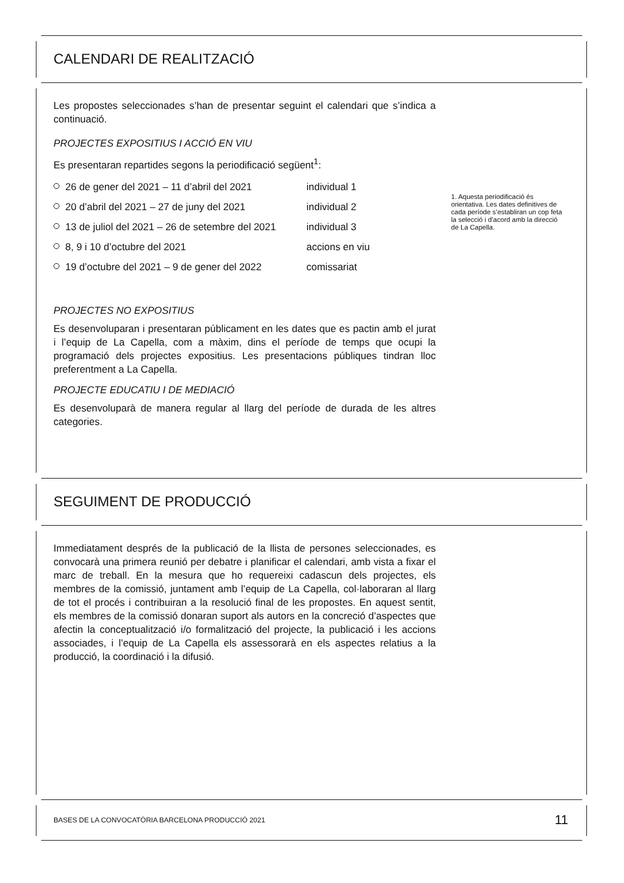CALENDARI DE REALITZACIÓ
Les propostes seleccionades s’han de presentar seguint el calendari que s’indica a continuació.
PROJECTES EXPOSITIUS I ACCIÓ EN VIU
Es presentaran repartides segons la periodificació següent<sup>1</sup>:
26 de gener del 2021 – 11 d’abril del 2021 individual 1
20 d’abril del 2021 – 27 de juny del 2021 individual 2
13 de juliol del 2021 – 26 de setembre del 2021 individual 3
8, 9 i 10 d’octubre del 2021 accions en viu
19 d’octubre del 2021 – 9 de gener del 2022 comissariat
PROJECTES NO EXPOSITIUS
Es desenvoluparan i presentaran públicament en les dates que es pactin amb el jurat i l’equip de La Capella, com a màxim, dins el període de temps que ocupi la programació dels projectes expositius. Les presentacions públiques tindran lloc preferentment a La Capella.
PROJECTE EDUCATIU I DE MEDIACIÓ
Es desenvoluparà de manera regular al llarg del període de durada de les altres categories.
1. Aquesta periodificació és orientativa. Les dates definitives de cada període s’establiran un cop feta la selecció i d’acord amb la direcció de La Capella.
SEGUIMENT DE PRODUCCIÓ
Immediatament després de la publicació de la llista de persones seleccionades, es convocarà una primera reunió per debatre i planificar el calendari, amb vista a fixar el marc de treball. En la mesura que ho requereixi cadascun dels projectes, els membres de la comissió, juntament amb l’equip de La Capella, col·laboraran al llarg de tot el procés i contribuiran a la resolució final de les propostes. En aquest sentit, els membres de la comissió donaran suport als autors en la concreció d’aspectes que afectin la conceptualització i/o formalització del projecte, la publicació i les accions associades, i l’equip de La Capella els assessorarà en els aspectes relatius a la producció, la coordinació i la difusió.
BASES DE LA CONVOCATÒRIA BARCELONA PRODUCCIÓ 2021 11